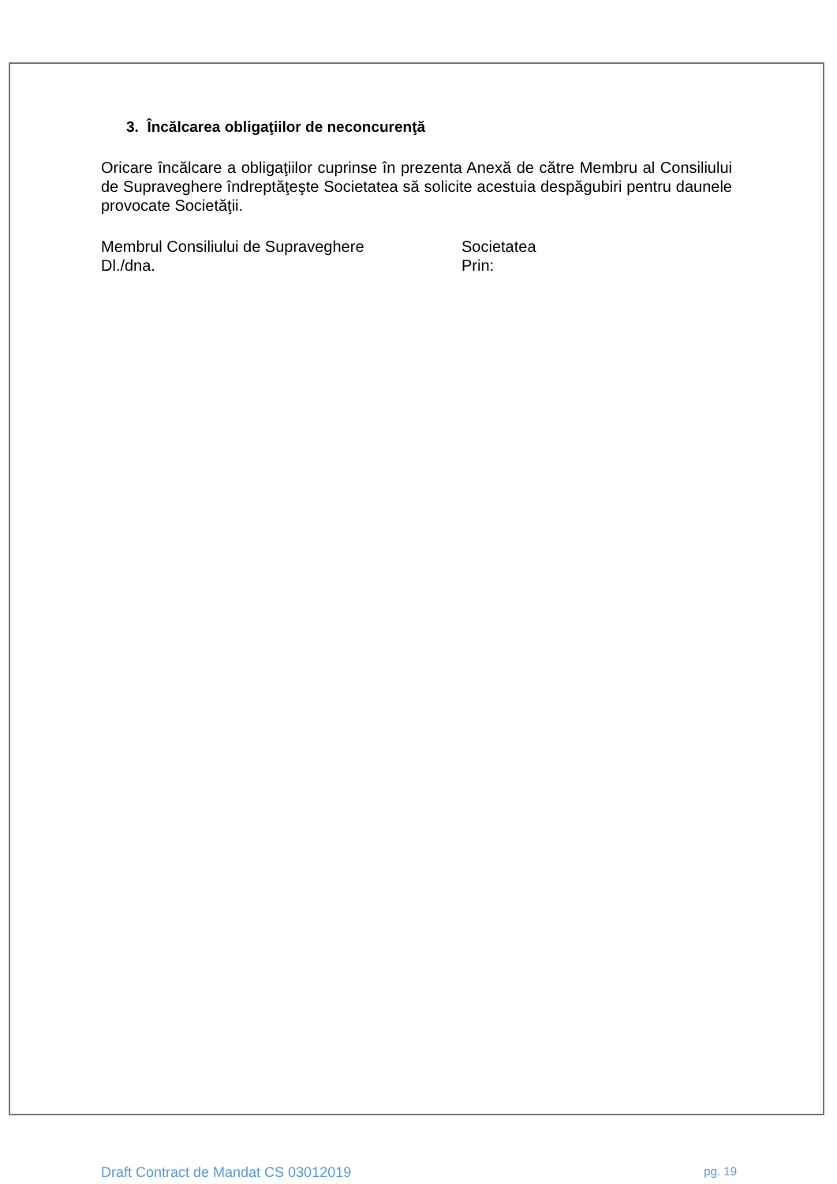3. Încălcarea obligaţiilor de neconcurenţă
Oricare încălcare a obligaţiilor cuprinse în prezenta Anexă de către Membru al Consiliului de Supraveghere îndreptăţeşte Societatea să solicite acestuia despăgubiri pentru daunele provocate Societăţii.
Membrul Consiliului de Supraveghere
Dl./dna.
Societatea
Prin:
Draft Contract de Mandat CS 03012019 pg. 19